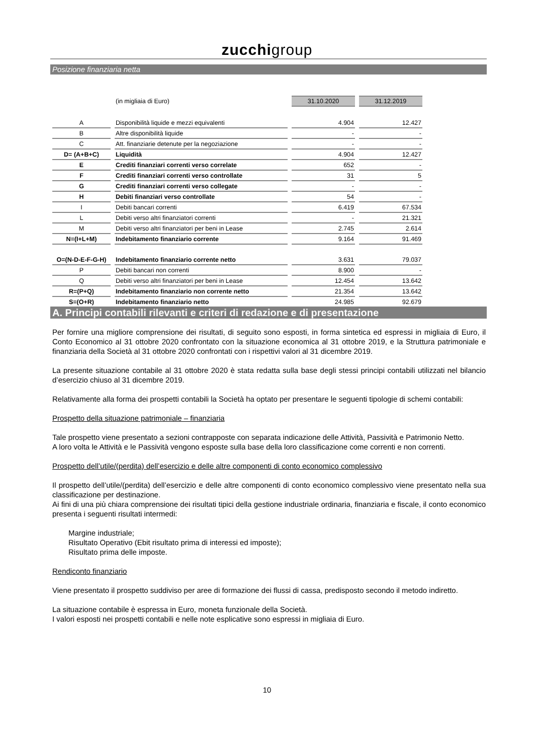zucchigroup
Posizione finanziaria netta
| | (in migliaia di Euro) | 31.10.2020 | 31.12.2019 |
| A | Disponibilità liquide e mezzi equivalenti | 4.904 | 12.427 |
| B | Altre disponibilità liquide | - | - |
| C | Att. finanziarie detenute per la negoziazione | - | - |
| D= (A+B+C) | Liquidità | 4.904 | 12.427 |
| E | Crediti finanziari correnti verso correlate | 652 | - |
| F | Crediti finanziari correnti verso controllate | 31 | 5 |
| G | Crediti finanziari correnti verso collegate | - | - |
| H | Debiti finanziari verso controllate | 54 | - |
| I | Debiti bancari correnti | 6.419 | 67.534 |
| L | Debiti verso altri finanziatori correnti | - | 21.321 |
| M | Debiti verso altri finanziatori per beni in Lease | 2.745 | 2.614 |
| N=(I+L+M) | Indebitamento finanziario corrente | 9.164 | 91.469 |
| O=(N-D-E-F-G-H) | Indebitamento finanziario corrente netto | 3.631 | 79.037 |
| P | Debiti bancari non correnti | 8.900 | - |
| Q | Debiti verso altri finanziatori per beni in Lease | 12.454 | 13.642 |
| R=(P+Q) | Indebitamento finanziario non corrente netto | 21.354 | 13.642 |
| S=(O+R) | Indebitamento finanziario netto | 24.985 | 92.679 |
A. Principi contabili rilevanti e criteri di redazione e di presentazione
Per fornire una migliore comprensione dei risultati, di seguito sono esposti, in forma sintetica ed espressi in migliaia di Euro, il Conto Economico al 31 ottobre 2020 confrontato con la situazione economica al 31 ottobre 2019, e la Struttura patrimoniale e finanziaria della Società al 31 ottobre 2020 confrontati con i rispettivi valori al 31 dicembre 2019.
La presente situazione contabile al 31 ottobre 2020 è stata redatta sulla base degli stessi principi contabili utilizzati nel bilancio d’esercizio chiuso al 31 dicembre 2019.
Relativamente alla forma dei prospetti contabili la Società ha optato per presentare le seguenti tipologie di schemi contabili:
Prospetto della situazione patrimoniale – finanziaria
Tale prospetto viene presentato a sezioni contrapposte con separata indicazione delle Attività, Passività e Patrimonio Netto.
A loro volta le Attività e le Passività vengono esposte sulla base della loro classificazione come correnti e non correnti.
Prospetto dell’utile/(perdita) dell’esercizio e delle altre componenti di conto economico complessivo
Il prospetto dell’utile/(perdita) dell’esercizio e delle altre componenti di conto economico complessivo viene presentato nella sua classificazione per destinazione.
Ai fini di una più chiara comprensione dei risultati tipici della gestione industriale ordinaria, finanziaria e fiscale, il conto economico presenta i seguenti risultati intermedi:
Margine industriale;
Risultato Operativo (Ebit risultato prima di interessi ed imposte);
Risultato prima delle imposte.
Rendiconto finanziario
Viene presentato il prospetto suddiviso per aree di formazione dei flussi di cassa, predisposto secondo il metodo indiretto.
La situazione contabile è espressa in Euro, moneta funzionale della Società.
I valori esposti nei prospetti contabili e nelle note esplicative sono espressi in migliaia di Euro.
10